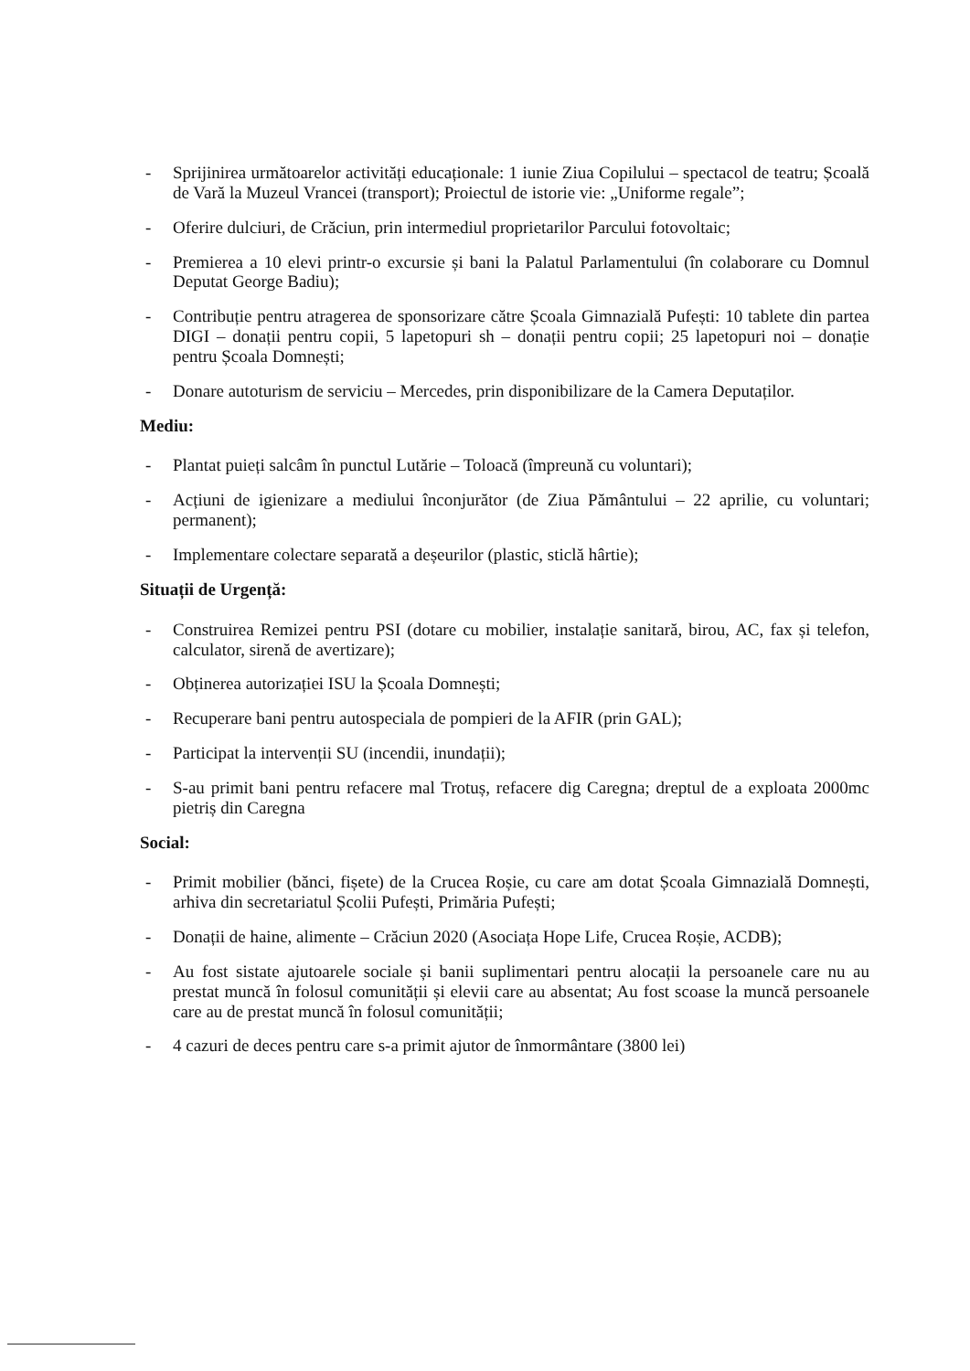- Sprijinirea următoarelor activități educaționale: 1 iunie Ziua Copilului – spectacol de teatru; Școală de Vară la Muzeul Vrancei (transport); Proiectul de istorie vie: „Uniforme regale”;
- Oferire dulciuri, de Crăciun, prin intermediul proprietarilor Parcului fotovoltaic;
- Premierea a 10 elevi printr-o excursie și bani la Palatul Parlamentului (în colaborare cu Domnul Deputat George Badiu);
- Contribuție pentru atragerea de sponsorizare către Școala Gimnazială Pufești: 10 tablete din partea DIGI – donații pentru copii, 5 lapetopuri sh – donații pentru copii; 25 lapetopuri noi – donație pentru Școala Domnești;
- Donare autoturism de serviciu – Mercedes, prin disponibilizare de la Camera Deputaților.
Mediu:
- Plantat puieți salcâm în punctul Lutărie – Toloacă (împreună cu voluntari);
- Acțiuni de igienizare a mediului înconjurător (de Ziua Pământului – 22 aprilie, cu voluntari; permanent);
- Implementare colectare separată a deșeurilor (plastic, sticlă hârtie);
Situații de Urgență:
- Construirea Remizei pentru PSI (dotare cu mobilier, instalație sanitară, birou, AC, fax și telefon, calculator, sirenă de avertizare);
- Obținerea autorizației ISU la Școala Domnești;
- Recuperare bani pentru autospeciala de pompieri de la AFIR (prin GAL);
- Participat la intervenții SU (incendii, inundații);
- S-au primit bani pentru refacere mal Trotuș, refacere dig Caregna; dreptul de a exploata 2000mc pietriș din Caregna
Social:
- Primit mobilier (bănci, fișete) de la Crucea Roșie, cu care am dotat Școala Gimnazială Domnești, arhiva din secretariatul Școlii Pufești, Primăria Pufești;
- Donații de haine, alimente – Crăciun 2020 (Asociața Hope Life, Crucea Roșie, ACDB);
- Au fost sistate ajutoarele sociale și banii suplimentari pentru alocații la persoanele care nu au prestat muncă în folosul comunității și elevii care au absentat; Au fost scoase la muncă persoanele care au de prestat muncă în folosul comunității;
- 4 cazuri de deces pentru care s-a primit ajutor de înmormântare (3800 lei)